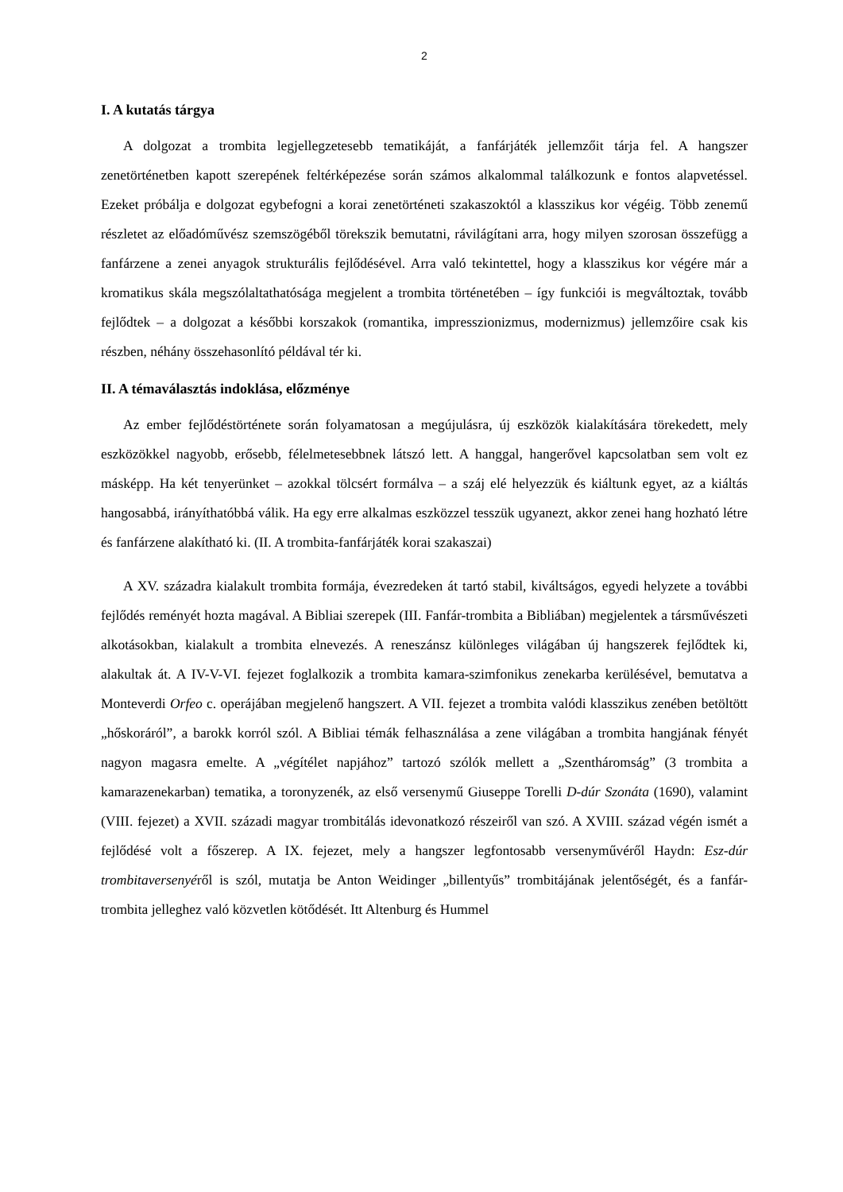2
I. A kutatás tárgya
A dolgozat a trombita legjellegzetesebb tematikáját, a fanfárjáték jellemzőit tárja fel. A hangszer zenetörténetben kapott szerepének feltérképezése során számos alkalommal találkozunk e fontos alapvetéssel. Ezeket próbálja e dolgozat egybefogni a korai zenetörténeti szakaszoktól a klasszikus kor végéig. Több zenemű részletet az előadóművész szemszögéből törekszik bemutatni, rávilágítani arra, hogy milyen szorosan összefügg a fanfárzene a zenei anyagok strukturális fejlődésével. Arra való tekintettel, hogy a klasszikus kor végére már a kromatikus skála megszólaltathatósága megjelent a trombita történetében – így funkciói is megváltoztak, tovább fejlődtek – a dolgozat a későbbi korszakok (romantika, impresszionizmus, modernizmus) jellemzőire csak kis részben, néhány összehasonlító példával tér ki.
II. A témaválasztás indoklása, előzménye
Az ember fejlődéstörténete során folyamatosan a megújulásra, új eszközök kialakítására törekedett, mely eszközökkel nagyobb, erősebb, félelmetesebbnek látszó lett. A hanggal, hangerővel kapcsolatban sem volt ez másképp. Ha két tenyerünket – azokkal tölcsért formálva – a száj elé helyezzük és kiáltunk egyet, az a kiáltás hangosabbá, irányíthatóbbá válik. Ha egy erre alkalmas eszközzel tesszük ugyanezt, akkor zenei hang hozható létre és fanfárzene alakítható ki. (II. A trombita-fanfárjáték korai szakaszai)
A XV. századra kialakult trombita formája, évezredeken át tartó stabil, kiváltságos, egyedi helyzete a további fejlődés reményét hozta magával. A Bibliai szerepek (III. Fanfár-trombita a Bibliában) megjelentek a társművészeti alkotásokban, kialakult a trombita elnevezés. A reneszánsz különleges világában új hangszerek fejlődtek ki, alakultak át. A IV-V-VI. fejezet foglalkozik a trombita kamara-szimfonikus zenekarba kerülésével, bemutatva a Monteverdi Orfeo c. operájában megjelenő hangszert. A VII. fejezet a trombita valódi klasszikus zenében betöltött „hőskoráról”, a barokk korról szól. A Bibliai témák felhasználása a zene világában a trombita hangjának fényét nagyon magasra emelte. A „végítélet napjához” tartozó szólók mellett a „Szentháromság” (3 trombita a kamarazenekarban) tematika, a toronyzenék, az első versenymű Giuseppe Torelli D-dúr Szonáta (1690), valamint (VIII. fejezet) a XVII. századi magyar trombitálás idevonatkozó részeiről van szó. A XVIII. század végén ismét a fejlődésé volt a főszerep. A IX. fejezet, mely a hangszer legfontosabb versenyművéről Haydn: Esz-dúr trombitaversenyéről is szól, mutatja be Anton Weidinger „billentyűs” trombitájának jelentőségét, és a fanfár-trombita jelleghez való közvetlen kötődését. Itt Altenburg és Hummel